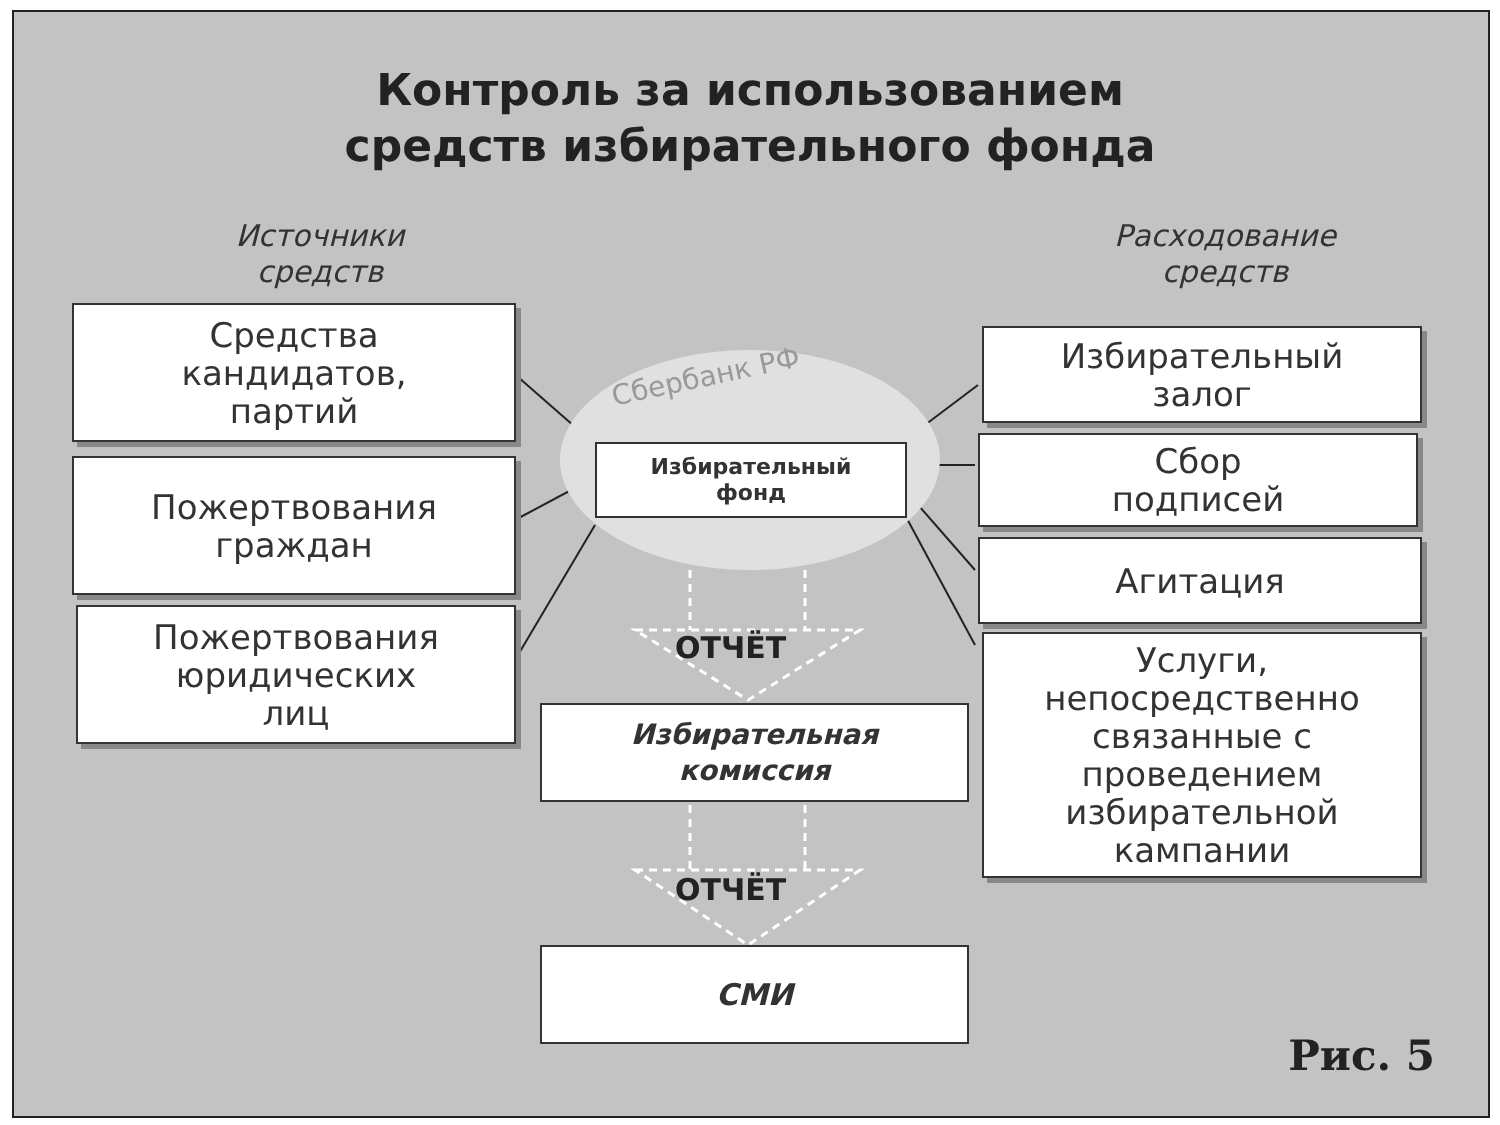Контроль за использованием
средств избирательного фонда
Источники
средств
Расходование
средств
Сбербанк РФ
Средства
кандидатов,
партий
Пожертвования
граждан
Пожертвования
юридических
лиц
Избирательный
фонд
ОТЧЁТ
Избирательная
комиссия
ОТЧЁТ
СМИ
Избирательный
залог
Сбор
подписей
Агитация
Услуги,
непосредственно
связанные с
проведением
избирательной
кампании
Рис. 5